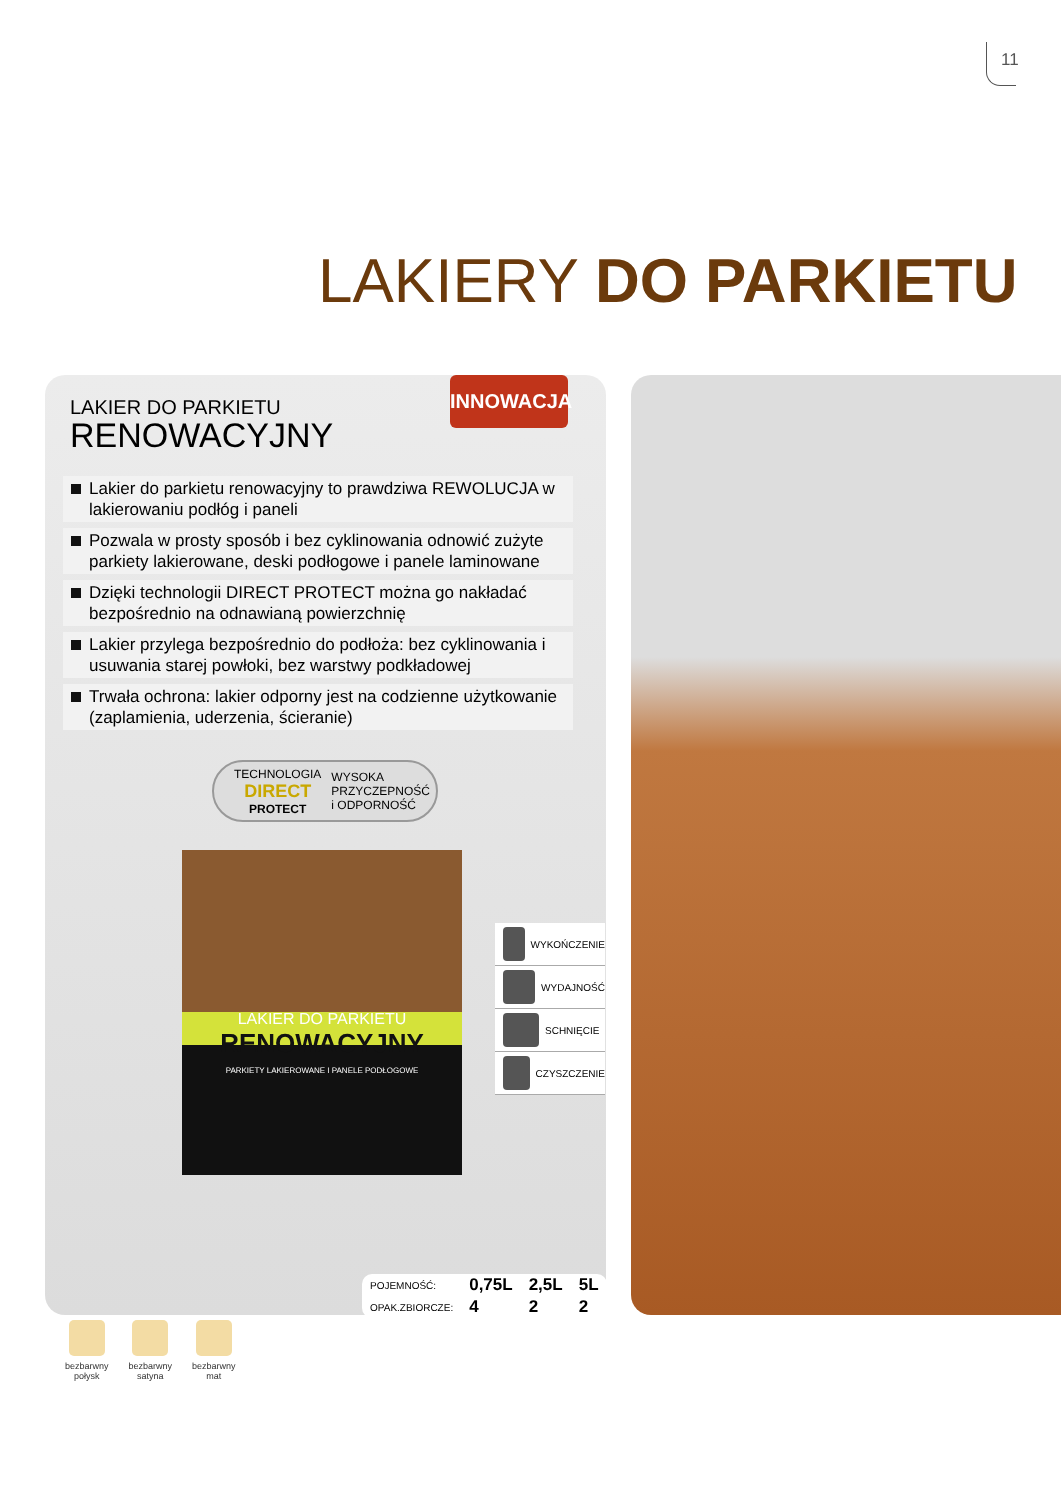11
LAKIERY DO PARKIETU
INNOWACJA
LAKIER DO PARKIETU
RENOWACYJNY
Lakier do parkietu renowacyjny to prawdziwa REWOLUCJA w lakierowaniu podłóg i paneli
Pozwala w prosty sposób i bez cyklinowania odnowić zużyte parkiety lakierowane, deski podłogowe i panele laminowane
Dzięki technologii DIRECT PROTECT można go nakładać bezpośrednio na odnawianą powierzchnię
Lakier przylega bezpośrednio do podłoża: bez cyklinowania i usuwania starej powłoki, bez warstwy podkładowej
Trwała ochrona: lakier odporny jest na codzienne użytkowanie (zaplamienia, uderzenia, ścieranie)
TECHNOLOGIA
DIRECT
PROTECT
WYSOKA
PRZYCZEPNOŚĆ
i ODPORNOŚĆ
LAKIER DO PARKIETU
RENOWACYJNY
PARKIETY LAKIEROWANE I PANELE PODŁOGOWE
WYKOŃCZENIE
WYDAJNOŚĆ
SCHNIĘCIE
CZYSZCZENIE
| POJEMNOŚĆ: | 0,75L | 2,5L | 5L |
| OPAK.ZBIORCZE: | 4 | 2 | 2 |
bezbarwny
połysk
bezbarwny
satyna
bezbarwny
mat